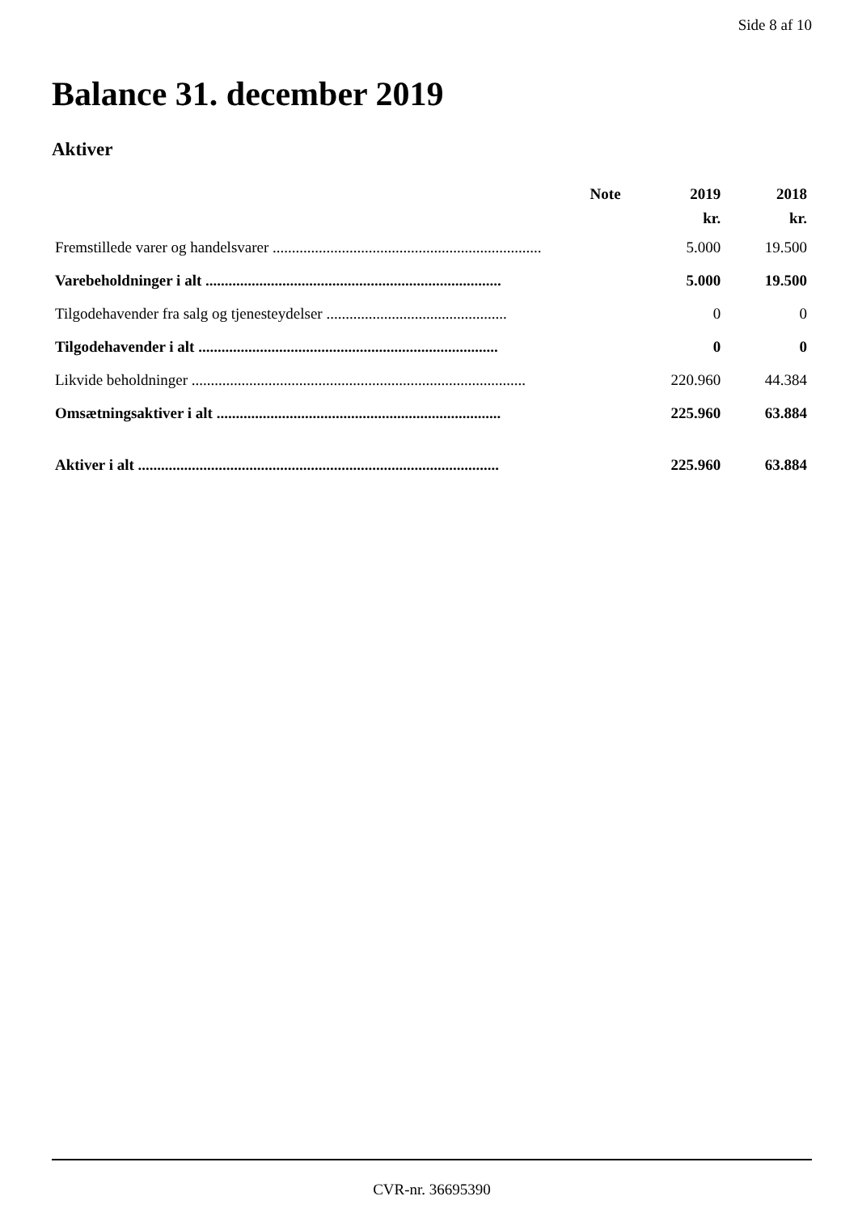Side 8 af 10
Balance 31. december 2019
Aktiver
| | Note | 2019 | 2018 |
| --- | --- | --- | --- |
| | | kr. | kr. |
| Fremstillede varer og handelsvarer ...................................................................... | | 5.000 | 19.500 |
| Varebeholdninger i alt ............................................................................. | | 5.000 | 19.500 |
| Tilgodehavender fra salg og tjenesteydelser ............................................... | | 0 | 0 |
| Tilgodehavender i alt .............................................................................. | | 0 | 0 |
| Likvide beholdninger ....................................................................................... | | 220.960 | 44.384 |
| Omsætningsaktiver i alt .......................................................................... | | 225.960 | 63.884 |
| Aktiver i alt .............................................................................................. | | 225.960 | 63.884 |
CVR-nr. 36695390